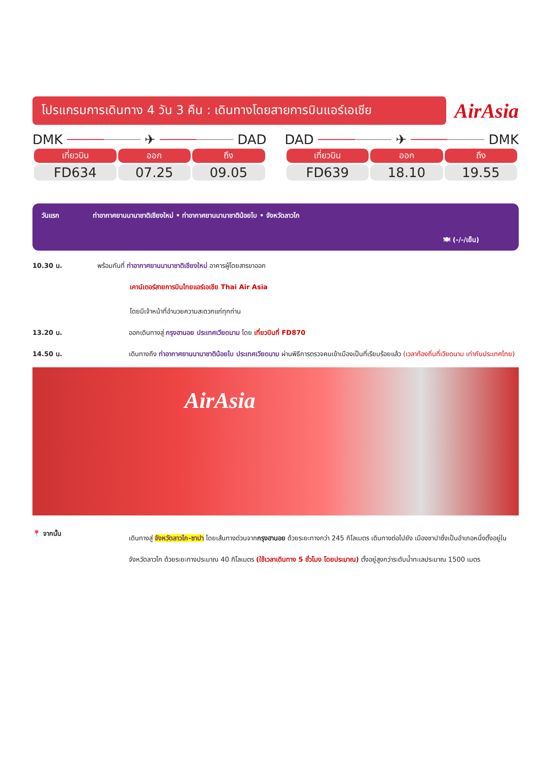โปรแกรมการเดินทาง 4 วัน 3 คืน : เดินทางโดยสายการบินแอร์เอเชีย
AirAsia
DMK ✈ DAD
| เที่ยวบิน | ออก | ถึง |
| --- | --- | --- |
| FD634 | 07.25 | 09.05 |
DAD ✈ DMK
| เที่ยวบิน | ออก | ถึง |
| --- | --- | --- |
| FD639 | 18.10 | 19.55 |
วันแรก ท่าอากาศยานนานาชาติเชียงใหม่ • ท่าอากาศยานนานาชาติน้อยไบ • จังหวัดลาวไก
🍽 (-/-/เย็น)
10.30 น. พร้อมกันที่ ท่าอากาศยานนานาชาติเชียงใหม่ อาคารผู้โดยสารขาออก
เคาน์เตอร์สายการบินไทยแอร์เอเชีย Thai Air Asia
โดยมีเจ้าหน้าที่อำนวยความสะดวกแก่ทุกท่าน
13.20 น. ออกเดินทางสู่ กรุงฮานอย ประเทศเวียดนาม โดย เที่ยวบินที่ FD870
14.50 น. เดินทางถึง ท่าอากาศยานนานาชาติน้อยไบ ประเทศเวียดนาม ผ่านพิธีการตรวจคนเข้าเมืองเป็นที่เรียบร้อยแล้ว (เวลาท้องถิ่นที่เวียดนาม เท่ากับประเทศไทย)
AirAsia
📍 จากนั้น
เดินทางสู่ จังหวัดลาวไก-ซาปา โดยเส้นทางด่วนจากกรุงฮานอย ด้วยระยะทางกว่า 245 กิโลเมตร เดินทางต่อไปยัง เมืองซาปาซึ่งเป็นอำเภอหนึ่งตั้งอยู่ในจังหวัดลาวไก ด้วยระยะทางประมาณ 40 กิโลเมตร (ใช้เวลาเดินทาง 5 ชั่วโมง โดยประมาณ) ตั้งอยู่สูงกว่าระดับน้ำทะเลประมาณ 1500 เมตร